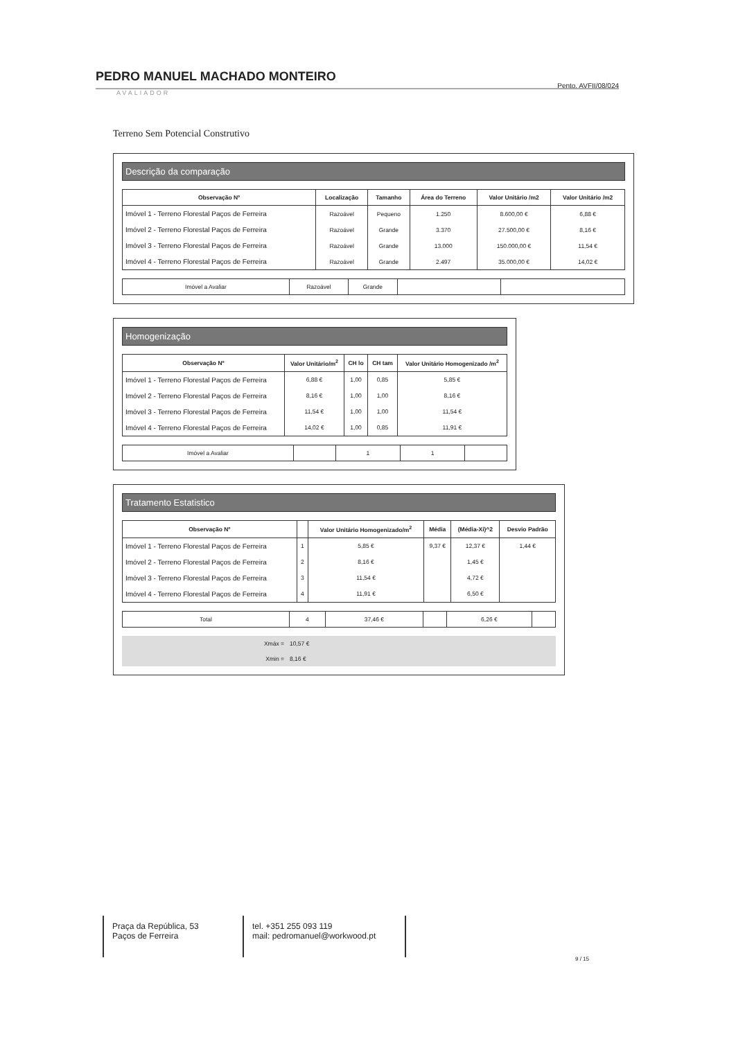PEDRO MANUEL MACHADO MONTEIRO
Pento. AVFII/08/024
AVALIADOR
Terreno Sem Potencial Construtivo
Descrição da comparação
| Observação Nº | Localização | Tamanho | Área do Terreno | Valor Unitário /m2 | Valor Unitário /m2 |
| --- | --- | --- | --- | --- | --- |
| Imóvel 1 - Terreno Florestal Paços de Ferreira | Razoável | Pequeno | 1.250 | 8.600,00 € | 6,88 € |
| Imóvel 2 - Terreno Florestal Paços de Ferreira | Razoável | Grande | 3.370 | 27.500,00 € | 8,16 € |
| Imóvel 3 - Terreno Florestal Paços de Ferreira | Razoável | Grande | 13.000 | 150.000,00 € | 11,54 € |
| Imóvel 4 - Terreno Florestal Paços de Ferreira | Razoável | Grande | 2.497 | 35.000,00 € | 14,02 € |
| Imóvel a Avaliar | Razoável | Grande | | |
Homogenização
| Observação Nº | Valor Unitário/m<sup>2</sup> | CH lo | CH tam | Valor Unitário Homogenizado /m<sup>2</sup> |
| --- | --- | --- | --- | --- |
| Imóvel 1 - Terreno Florestal Paços de Ferreira | 6,88 € | 1,00 | 0,85 | 5,85 € |
| Imóvel 2 - Terreno Florestal Paços de Ferreira | 8,16 € | 1,00 | 1,00 | 8,16 € |
| Imóvel 3 - Terreno Florestal Paços de Ferreira | 11,54 € | 1,00 | 1,00 | 11,54 € |
| Imóvel 4 - Terreno Florestal Paços de Ferreira | 14,02 € | 1,00 | 0,85 | 11,91 € |
| Imóvel a Avaliar | | 1 | 1 | |
Tratamento Estatistico
| Observação Nº | | Valor Unitário Homogenizado/m<sup>2</sup> | Média | (Média-Xi)^2 | Desvio Padrão |
| --- | --- | --- | --- | --- | --- |
| Imóvel 1 - Terreno Florestal Paços de Ferreira | 1 | 5,85 € | 9,37 € | 12,37 € | 1,44 € |
| Imóvel 2 - Terreno Florestal Paços de Ferreira | 2 | 8,16 € | | 1,45 € | |
| Imóvel 3 - Terreno Florestal Paços de Ferreira | 3 | 11,54 € | | 4,72 € | |
| Imóvel 4 - Terreno Florestal Paços de Ferreira | 4 | 11,91 € | | 6,50 € | |
| Total | 4 | 37,46 € | | 6,26 € | |
| Xmáx = | 10,57 € |
| Xmin = | 8,16 € |
Praça da República, 53
Paços de Ferreira
tel. +351 255 093 119
mail: pedromanuel@workwood.pt
9 / 15